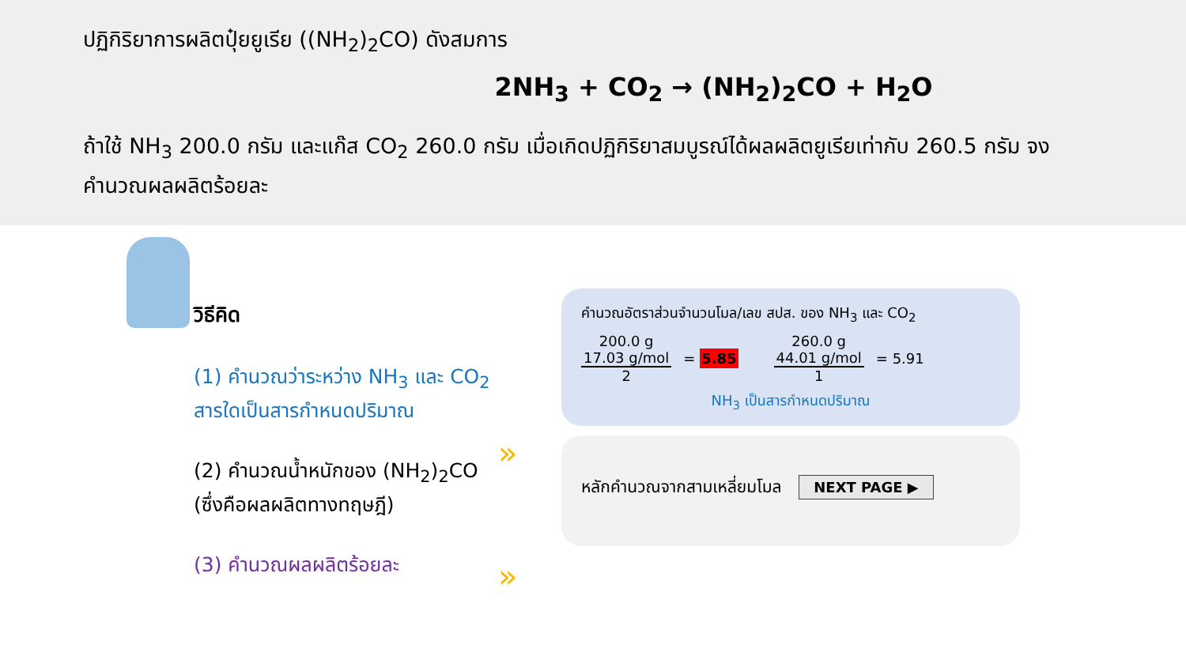ปฏิกิริยาการผลิตปุ๋ยยูเรีย ((NH<sub>2</sub>)<sub>2</sub>CO) ดังสมการ
2NH<sub>3</sub> + CO<sub>2</sub> → (NH<sub>2</sub>)<sub>2</sub>CO + H<sub>2</sub>O
ถ้าใช้ NH<sub>3</sub> 200.0 กรัม และแก๊ส CO<sub>2</sub> 260.0 กรัม เมื่อเกิดปฏิกิริยาสมบูรณ์ได้ผลผลิตยูเรียเท่ากับ 260.5 กรัม จงคำนวณผลผลิตร้อยละ
วิธีคิด
(1) คำนวณว่าระหว่าง NH<sub>3</sub> และ CO<sub>2</sub> สารใดเป็นสารกำหนดปริมาณ
(2) คำนวณน้ำหนักของ (NH<sub>2</sub>)<sub>2</sub>CO (ซึ่งคือผลผลิตทางทฤษฎี)
(3) คำนวณผลผลิตร้อยละ
»
»
คำนวณอัตราส่วนจำนวนโมล/เลข สปส. ของ NH<sub>3</sub> และ CO<sub>2</sub>
200.0 g
17.03 g/mol
2
= 5.85
260.0 g
44.01 g/mol
1
= 5.91
NH<sub>3</sub> เป็นสารกำหนดปริมาณ
หลักคำนวณจากสามเหลี่ยมโมล NEXT PAGE ▶